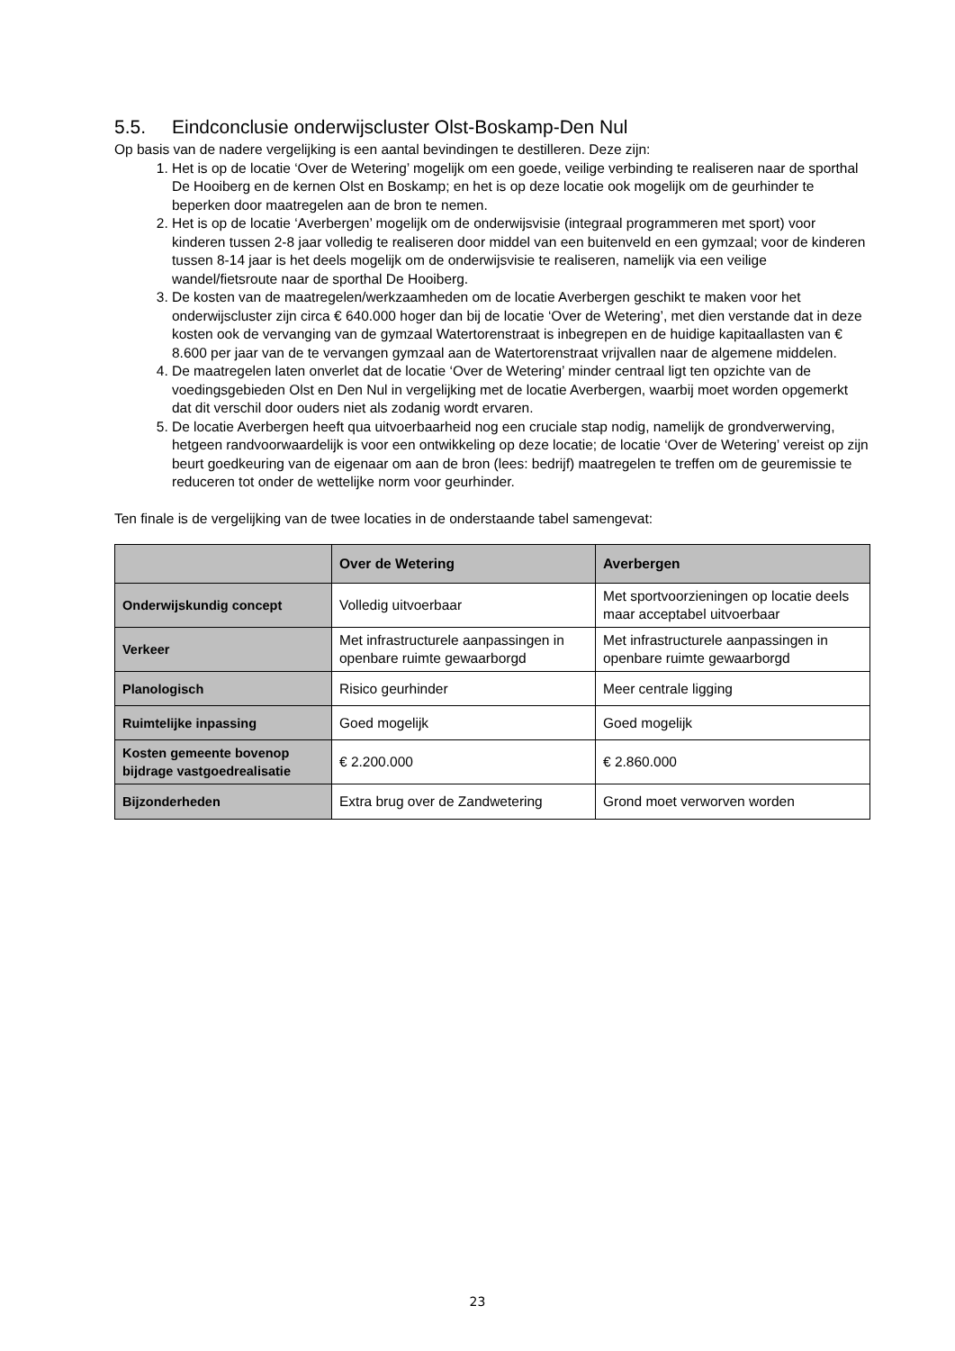5.5. Eindconclusie onderwijscluster Olst-Boskamp-Den Nul
Op basis van de nadere vergelijking is een aantal bevindingen te destilleren. Deze zijn:
1. Het is op de locatie ‘Over de Wetering’ mogelijk om een goede, veilige verbinding te realiseren naar de sporthal De Hooiberg en de kernen Olst en Boskamp; en het is op deze locatie ook mogelijk om de geurhinder te beperken door maatregelen aan de bron te nemen.
2. Het is op de locatie ‘Averbergen’ mogelijk om de onderwijsvisie (integraal programmeren met sport) voor kinderen tussen 2-8 jaar volledig te realiseren door middel van een buitenveld en een gymzaal; voor de kinderen tussen 8-14 jaar is het deels mogelijk om de onderwijsvisie te realiseren, namelijk via een veilige wandel/fietsroute naar de sporthal De Hooiberg.
3. De kosten van de maatregelen/werkzaamheden om de locatie Averbergen geschikt te maken voor het onderwijscluster zijn circa € 640.000 hoger dan bij de locatie ‘Over de Wetering’, met dien verstande dat in deze kosten ook de vervanging van de gymzaal Watertorenstraat is inbegrepen en de huidige kapitaallasten van € 8.600 per jaar van de te vervangen gymzaal aan de Watertorenstraat vrijvallen naar de algemene middelen.
4. De maatregelen laten onverlet dat de locatie ‘Over de Wetering’ minder centraal ligt ten opzichte van de voedingsgebieden Olst en Den Nul in vergelijking met de locatie Averbergen, waarbij moet worden opgemerkt dat dit verschil door ouders niet als zodanig wordt ervaren.
5. De locatie Averbergen heeft qua uitvoerbaarheid nog een cruciale stap nodig, namelijk de grondverwerving, hetgeen randvoorwaardelijk is voor een ontwikkeling op deze locatie; de locatie ‘Over de Wetering’ vereist op zijn beurt goedkeuring van de eigenaar om aan de bron (lees: bedrijf) maatregelen te treffen om de geuremissie te reduceren tot onder de wettelijke norm voor geurhinder.
Ten finale is de vergelijking van de twee locaties in de onderstaande tabel samengevat:
| | Over de Wetering | Averbergen |
| --- | --- | --- |
| Onderwijskundig concept | Volledig uitvoerbaar | Met sportvoorzieningen op locatie deels maar acceptabel uitvoerbaar |
| Verkeer | Met infrastructurele aanpassingen in openbare ruimte gewaarborgd | Met infrastructurele aanpassingen in openbare ruimte gewaarborgd |
| Planologisch | Risico geurhinder | Meer centrale ligging |
| Ruimtelijke inpassing | Goed mogelijk | Goed mogelijk |
| Kosten gemeente bovenop bijdrage vastgoedrealisatie | € 2.200.000 | € 2.860.000 |
| Bijzonderheden | Extra brug over de Zandwetering | Grond moet verworven worden |
23